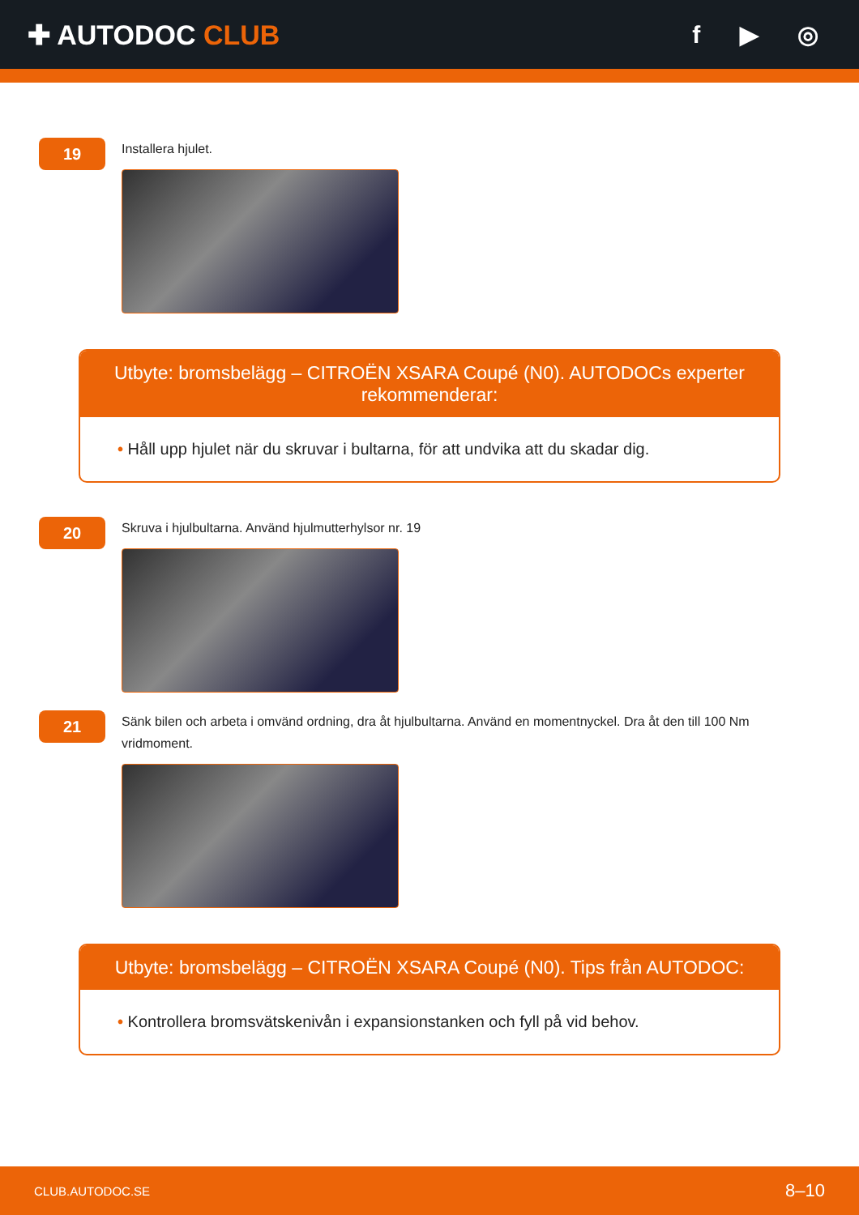✚ AUTODOC CLUB f ▶ ◎
19
Installera hjulet.
Utbyte: bromsbelägg – CITROËN XSARA Coupé (N0). AUTODOCs experter rekommenderar:
• Håll upp hjulet när du skruvar i bultarna, för att undvika att du skadar dig.
20
Skruva i hjulbultarna. Använd hjulmutterhylsor nr. 19
21
Sänk bilen och arbeta i omvänd ordning, dra åt hjulbultarna. Använd en momentnyckel. Dra åt den till 100 Nm vridmoment.
Utbyte: bromsbelägg – CITROËN XSARA Coupé (N0). Tips från AUTODOC:
• Kontrollera bromsvätskenivån i expansionstanken och fyll på vid behov.
CLUB.AUTODOC.SE 8–10